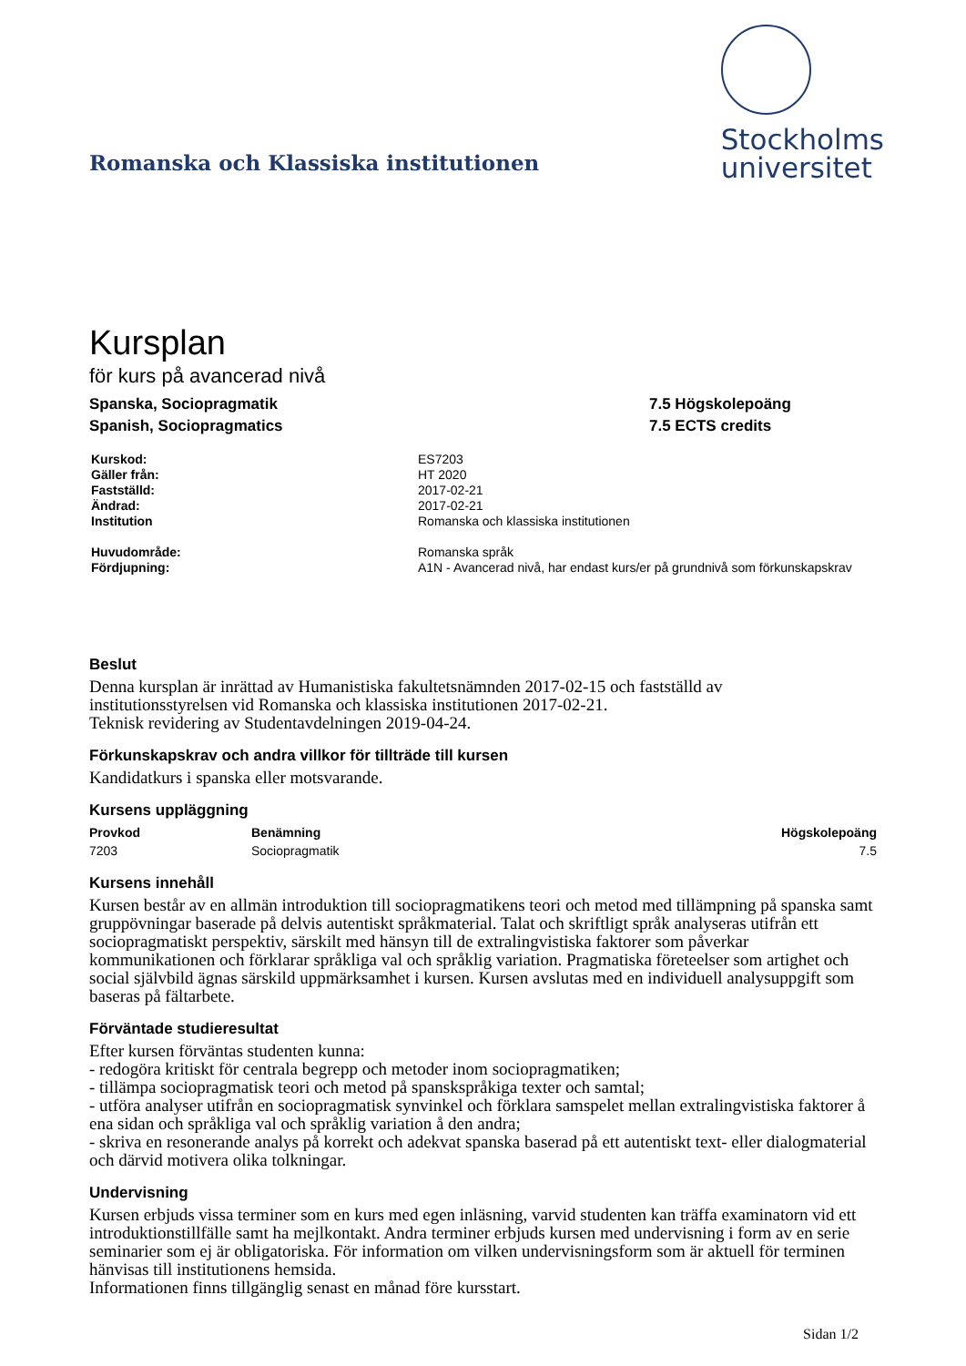Romanska och Klassiska institutionen
Stockholms
universitet
Kursplan
för kurs på avancerad nivå
Spanska, Sociopragmatik
Spanish, Sociopragmatics
7.5 Högskolepoäng
7.5 ECTS credits
| Kurskod: | ES7203 |
| Gäller från: | HT 2020 |
| Fastställd: | 2017-02-21 |
| Ändrad: | 2017-02-21 |
| Institution | Romanska och klassiska institutionen |
| Huvudområde: | Romanska språk |
| Fördjupning: | A1N - Avancerad nivå, har endast kurs/er på grundnivå som förkunskapskrav |
Beslut
Denna kursplan är inrättad av Humanistiska fakultetsnämnden 2017-02-15 och fastställd av
institutionsstyrelsen vid Romanska och klassiska institutionen 2017-02-21.
Teknisk revidering av Studentavdelningen 2019-04-24.
Förkunskapskrav och andra villkor för tillträde till kursen
Kandidatkurs i spanska eller motsvarande.
Kursens uppläggning
| Provkod | Benämning | Högskolepoäng |
| --- | --- | --- |
| 7203 | Sociopragmatik | 7.5 |
Kursens innehåll
Kursen består av en allmän introduktion till sociopragmatikens teori och metod med tillämpning på spanska samt gruppövningar baserade på delvis autentiskt språkmaterial. Talat och skriftligt språk analyseras utifrån ett sociopragmatiskt perspektiv, särskilt med hänsyn till de extralingvistiska faktorer som påverkar kommunikationen och förklarar språkliga val och språklig variation. Pragmatiska företeelser som artighet och social självbild ägnas särskild uppmärksamhet i kursen. Kursen avslutas med en individuell analysuppgift som baseras på fältarbete.
Förväntade studieresultat
Efter kursen förväntas studenten kunna:
- redogöra kritiskt för centrala begrepp och metoder inom sociopragmatiken;
- tillämpa sociopragmatisk teori och metod på spanskspråkiga texter och samtal;
- utföra analyser utifrån en sociopragmatisk synvinkel och förklara samspelet mellan extralingvistiska faktorer å ena sidan och språkliga val och språklig variation å den andra;
- skriva en resonerande analys på korrekt och adekvat spanska baserad på ett autentiskt text- eller dialogmaterial och därvid motivera olika tolkningar.
Undervisning
Kursen erbjuds vissa terminer som en kurs med egen inläsning, varvid studenten kan träffa examinatorn vid ett introduktionstillfälle samt ha mejlkontakt. Andra terminer erbjuds kursen med undervisning i form av en serie seminarier som ej är obligatoriska. För information om vilken undervisningsform som är aktuell för terminen hänvisas till institutionens hemsida.
Informationen finns tillgänglig senast en månad före kursstart.
Sidan 1/2